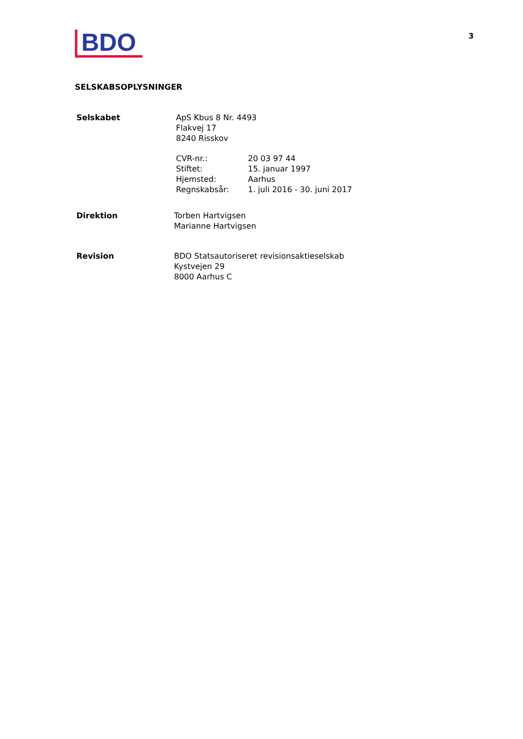BDO
3
SELSKABSOPLYSNINGER
Selskabet ApS Kbus 8 Nr. 4493
Flakvej 17
8240 Risskov
CVR-nr.: 20 03 97 44
Stiftet: 15. januar 1997
Hjemsted: Aarhus
Regnskabsår: 1. juli 2016 - 30. juni 2017
Direktion Torben Hartvigsen
Marianne Hartvigsen
Revision BDO Statsautoriseret revisionsaktieselskab
Kystvejen 29
8000 Aarhus C